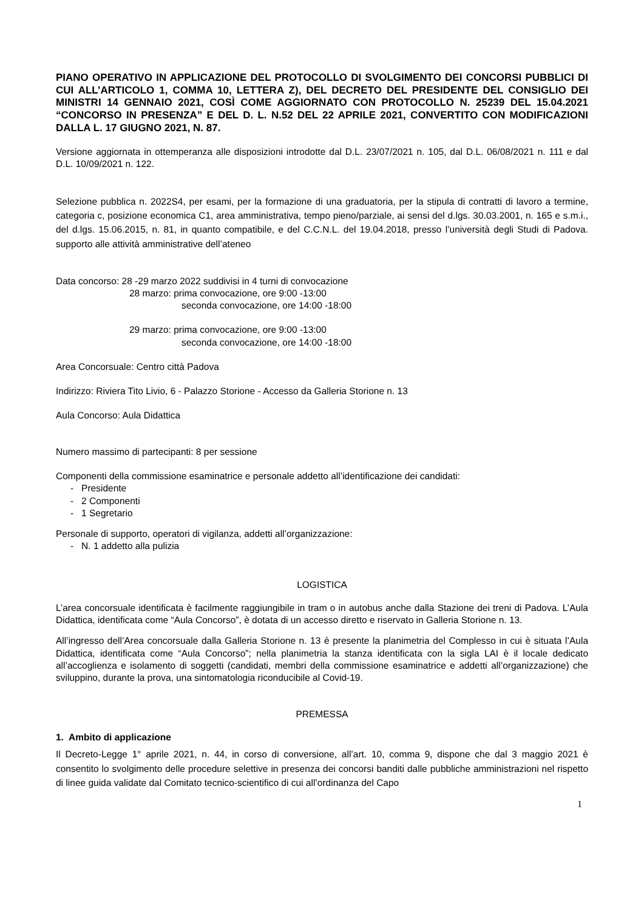PIANO OPERATIVO IN APPLICAZIONE DEL PROTOCOLLO DI SVOLGIMENTO DEI CONCORSI PUBBLICI DI CUI ALL’ARTICOLO 1, COMMA 10, LETTERA Z), DEL DECRETO DEL PRESIDENTE DEL CONSIGLIO DEI MINISTRI 14 GENNAIO 2021, COSÌ COME AGGIORNATO CON PROTOCOLLO N. 25239 DEL 15.04.2021 “CONCORSO IN PRESENZA” E DEL D. L. N.52 DEL 22 APRILE 2021, CONVERTITO CON MODIFICAZIONI DALLA L. 17 GIUGNO 2021, N. 87.
Versione aggiornata in ottemperanza alle disposizioni introdotte dal D.L. 23/07/2021 n. 105, dal D.L. 06/08/2021 n. 111 e dal D.L. 10/09/2021 n. 122.
Selezione pubblica n. 2022S4, per esami, per la formazione di una graduatoria, per la stipula di contratti di lavoro a termine, categoria c, posizione economica C1, area amministrativa, tempo pieno/parziale, ai sensi del d.lgs. 30.03.2001, n. 165 e s.m.i., del d.lgs. 15.06.2015, n. 81, in quanto compatibile, e del C.C.N.L. del 19.04.2018, presso l’università degli Studi di Padova. supporto alle attività amministrative dell’ateneo
Data concorso: 28 -29 marzo 2022 suddivisi in 4 turni di convocazione
28 marzo: prima convocazione, ore 9:00 -13:00
seconda convocazione, ore 14:00 -18:00
29 marzo: prima convocazione, ore 9:00 -13:00
seconda convocazione, ore 14:00 -18:00
Area Concorsuale: Centro città Padova
Indirizzo: Riviera Tito Livio, 6 - Palazzo Storione - Accesso da Galleria Storione n. 13
Aula Concorso: Aula Didattica
Numero massimo di partecipanti: 8 per sessione
Componenti della commissione esaminatrice e personale addetto all’identificazione dei candidati:
- Presidente
- 2 Componenti
- 1 Segretario
Personale di supporto, operatori di vigilanza, addetti all’organizzazione:
- N. 1 addetto alla pulizia
LOGISTICA
L’area concorsuale identificata è facilmente raggiungibile in tram o in autobus anche dalla Stazione dei treni di Padova. L’Aula Didattica, identificata come “Aula Concorso”, è dotata di un accesso diretto e riservato in Galleria Storione n. 13.
All’ingresso dell’Area concorsuale dalla Galleria Storione n. 13 è presente la planimetria del Complesso in cui è situata l’Aula Didattica, identificata come “Aula Concorso”; nella planimetria la stanza identificata con la sigla LAI è il locale dedicato all’accoglienza e isolamento di soggetti (candidati, membri della commissione esaminatrice e addetti all’organizzazione) che sviluppino, durante la prova, una sintomatologia riconducibile al Covid-19.
PREMESSA
1. Ambito di applicazione
Il Decreto-Legge 1° aprile 2021, n. 44, in corso di conversione, all’art. 10, comma 9, dispone che dal 3 maggio 2021 è consentito lo svolgimento delle procedure selettive in presenza dei concorsi banditi dalle pubbliche amministrazioni nel rispetto di linee guida validate dal Comitato tecnico-scientifico di cui all’ordinanza del Capo
1